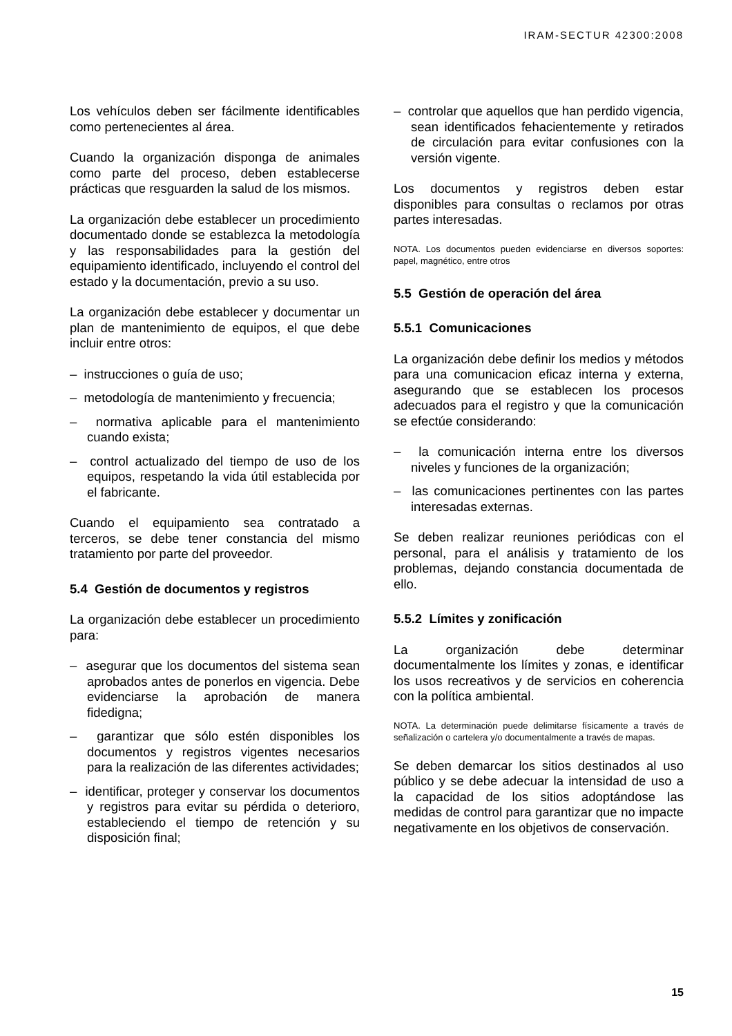IRAM-SECTUR 42300:2008
Los vehículos deben ser fácilmente identificables como pertenecientes al área.
Cuando la organización disponga de animales como parte del proceso, deben establecerse prácticas que resguarden la salud de los mismos.
La organización debe establecer un procedimiento documentado donde se establezca la metodología y las responsabilidades para la gestión del equipamiento identificado, incluyendo el control del estado y la documentación, previo a su uso.
La organización debe establecer y documentar un plan de mantenimiento de equipos, el que debe incluir entre otros:
– instrucciones o guía de uso;
– metodología de mantenimiento y frecuencia;
– normativa aplicable para el mantenimiento cuando exista;
– control actualizado del tiempo de uso de los equipos, respetando la vida útil establecida por el fabricante.
Cuando el equipamiento sea contratado a terceros, se debe tener constancia del mismo tratamiento por parte del proveedor.
5.4 Gestión de documentos y registros
La organización debe establecer un procedimiento para:
– asegurar que los documentos del sistema sean aprobados antes de ponerlos en vigencia. Debe evidenciarse la aprobación de manera fidedigna;
– garantizar que sólo estén disponibles los documentos y registros vigentes necesarios para la realización de las diferentes actividades;
– identificar, proteger y conservar los documentos y registros para evitar su pérdida o deterioro, estableciendo el tiempo de retención y su disposición final;
– controlar que aquellos que han perdido vigencia, sean identificados fehacientemente y retirados de circulación para evitar confusiones con la versión vigente.
Los documentos y registros deben estar disponibles para consultas o reclamos por otras partes interesadas.
NOTA. Los documentos pueden evidenciarse en diversos soportes: papel, magnético, entre otros
5.5 Gestión de operación del área
5.5.1 Comunicaciones
La organización debe definir los medios y métodos para una comunicacion eficaz interna y externa, asegurando que se establecen los procesos adecuados para el registro y que la comunicación se efectúe considerando:
– la comunicación interna entre los diversos niveles y funciones de la organización;
– las comunicaciones pertinentes con las partes interesadas externas.
Se deben realizar reuniones periódicas con el personal, para el análisis y tratamiento de los problemas, dejando constancia documentada de ello.
5.5.2 Límites y zonificación
La organización debe determinar documentalmente los límites y zonas, e identificar los usos recreativos y de servicios en coherencia con la política ambiental.
NOTA. La determinación puede delimitarse físicamente a través de señalización o cartelera y/o documentalmente a través de mapas.
Se deben demarcar los sitios destinados al uso público y se debe adecuar la intensidad de uso a la capacidad de los sitios adoptándose las medidas de control para garantizar que no impacte negativamente en los objetivos de conservación.
15